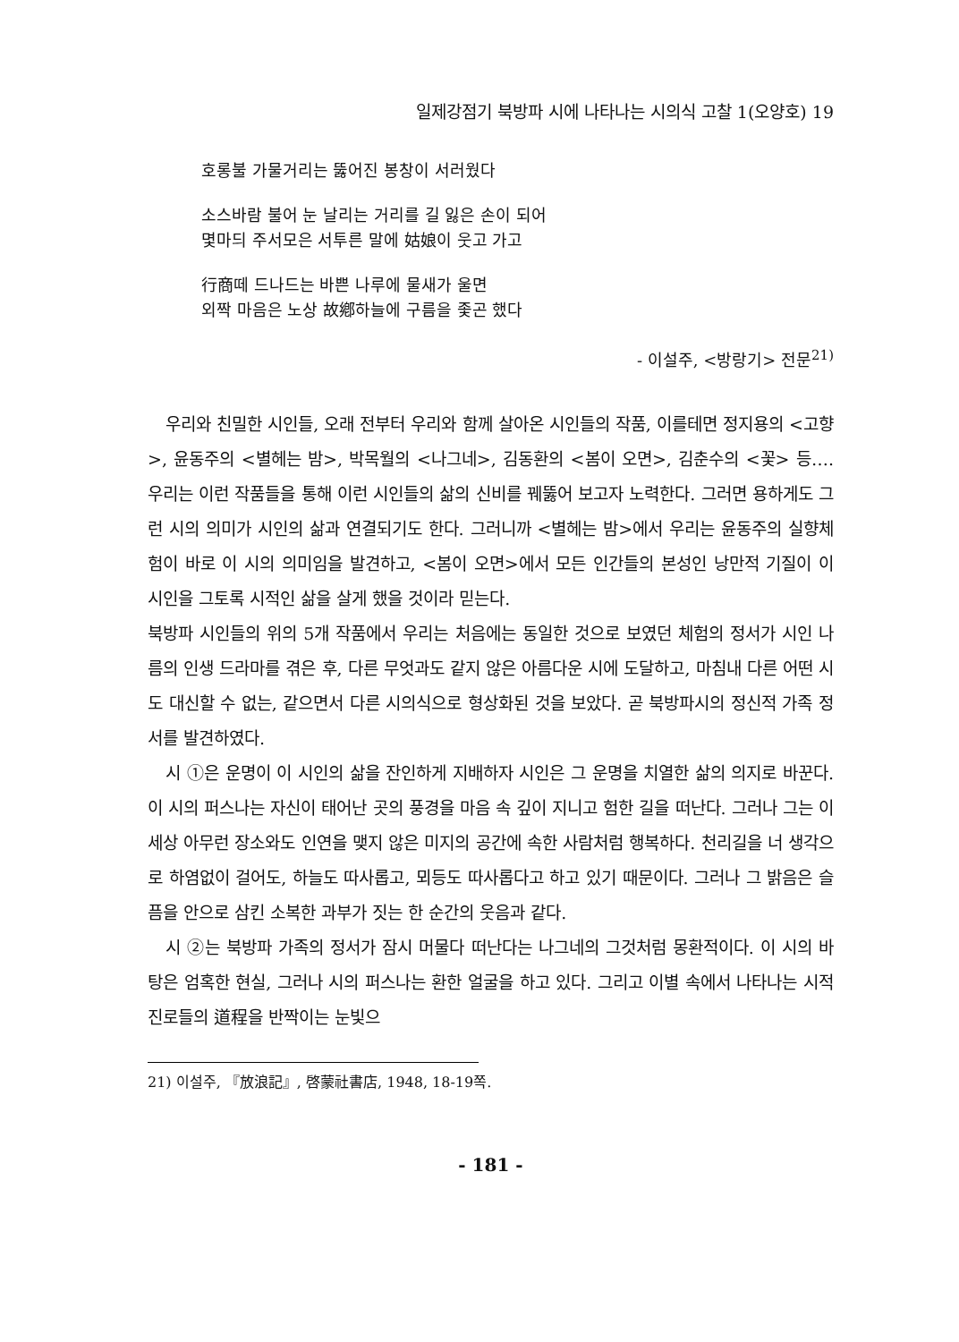일제강점기 북방파 시에 나타나는 시의식 고찰 1(오양호) 19
호롱불 가물거리는 뚫어진 봉창이 서러웠다
소스바람 불어 눈 날리는 거리를 길 잃은 손이 되어
몇마듸 주서모은 서투른 말에 姑娘이 웃고 가고
行商떼 드나드는 바쁜 나루에 물새가 울면
외짝 마음은 노상 故鄕하늘에 구름을 좇곤 했다
- 이설주, <방랑기> 전문<sup>21)</sup>
우리와 친밀한 시인들, 오래 전부터 우리와 함께 살아온 시인들의 작품, 이를테면 정지용의 <고향>, 윤동주의 <별헤는 밤>, 박목월의 <나그네>, 김동환의 <봄이 오면>, 김춘수의 <꽃> 등…. 우리는 이런 작품들을 통해 이런 시인들의 삶의 신비를 꿰뚫어 보고자 노력한다. 그러면 용하게도 그런 시의 의미가 시인의 삶과 연결되기도 한다. 그러니까 <별헤는 밤>에서 우리는 윤동주의 실향체험이 바로 이 시의 의미임을 발견하고, <봄이 오면>에서 모든 인간들의 본성인 낭만적 기질이 이 시인을 그토록 시적인 삶을 살게 했을 것이라 믿는다.
북방파 시인들의 위의 5개 작품에서 우리는 처음에는 동일한 것으로 보였던 체험의 정서가 시인 나름의 인생 드라마를 겪은 후, 다른 무엇과도 같지 않은 아름다운 시에 도달하고, 마침내 다른 어떤 시도 대신할 수 없는, 같으면서 다른 시의식으로 형상화된 것을 보았다. 곧 북방파시의 정신적 가족 정서를 발견하였다.
시 ①은 운명이 이 시인의 삶을 잔인하게 지배하자 시인은 그 운명을 치열한 삶의 의지로 바꾼다. 이 시의 퍼스나는 자신이 태어난 곳의 풍경을 마음 속 깊이 지니고 험한 길을 떠난다. 그러나 그는 이 세상 아무런 장소와도 인연을 맺지 않은 미지의 공간에 속한 사람처럼 행복하다. 천리길을 너 생각으로 하염없이 걸어도, 하늘도 따사롭고, 뫼등도 따사롭다고 하고 있기 때문이다. 그러나 그 밝음은 슬픔을 안으로 삼킨 소복한 과부가 짓는 한 순간의 웃음과 같다.
시 ②는 북방파 가족의 정서가 잠시 머물다 떠난다는 나그네의 그것처럼 몽환적이다. 이 시의 바탕은 엄혹한 현실, 그러나 시의 퍼스나는 환한 얼굴을 하고 있다. 그리고 이별 속에서 나타나는 시적 진로들의 道程을 반짝이는 눈빛으
21) 이설주, 『放浪記』, 啓蒙社書店, 1948, 18-19쪽.
- 181 -